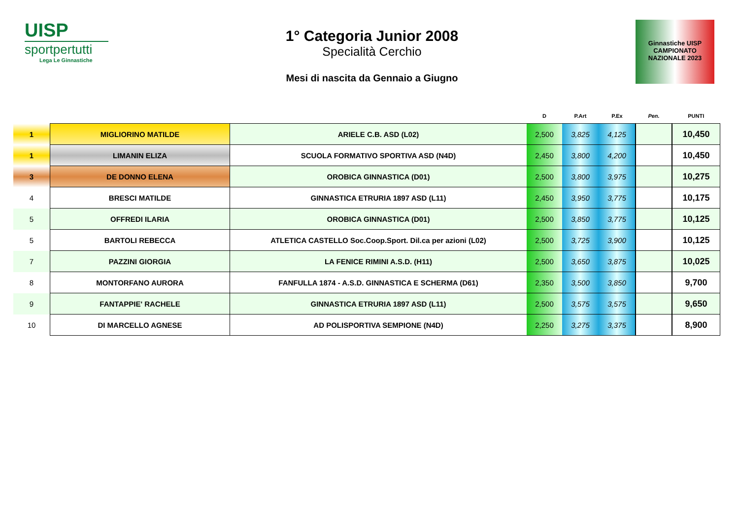UISP
sportpertutti
Lega Le Ginnastiche
1° Categoria Junior 2008
Specialità Cerchio
Mesi di nascita da Gennaio a Giugno
Ginnastiche UISP CAMPIONATO NAZIONALE 2023
| | | | D | P.Art | P.Ex | Pen. | PUNTI |
| --- | --- | --- | --- | --- | --- | --- | --- |
| 1 | MIGLIORINO MATILDE | ARIELE C.B. ASD (L02) | 2,500 | 3,825 | 4,125 | | 10,450 |
| 1 | LIMANIN ELIZA | SCUOLA FORMATIVO SPORTIVA ASD (N4D) | 2,450 | 3,800 | 4,200 | | 10,450 |
| 3 | DE DONNO ELENA | OROBICA GINNASTICA (D01) | 2,500 | 3,800 | 3,975 | | 10,275 |
| 4 | BRESCI MATILDE | GINNASTICA ETRURIA 1897 ASD (L11) | 2,450 | 3,950 | 3,775 | | 10,175 |
| 5 | OFFREDI ILARIA | OROBICA GINNASTICA (D01) | 2,500 | 3,850 | 3,775 | | 10,125 |
| 5 | BARTOLI REBECCA | ATLETICA CASTELLO Soc.Coop.Sport. Dil.ca per azioni (L02) | 2,500 | 3,725 | 3,900 | | 10,125 |
| 7 | PAZZINI GIORGIA | LA FENICE RIMINI A.S.D. (H11) | 2,500 | 3,650 | 3,875 | | 10,025 |
| 8 | MONTORFANO AURORA | FANFULLA 1874 - A.S.D. GINNASTICA E SCHERMA (D61) | 2,350 | 3,500 | 3,850 | | 9,700 |
| 9 | FANTAPPIE' RACHELE | GINNASTICA ETRURIA 1897 ASD (L11) | 2,500 | 3,575 | 3,575 | | 9,650 |
| 10 | DI MARCELLO AGNESE | AD POLISPORTIVA SEMPIONE (N4D) | 2,250 | 3,275 | 3,375 | | 8,900 |